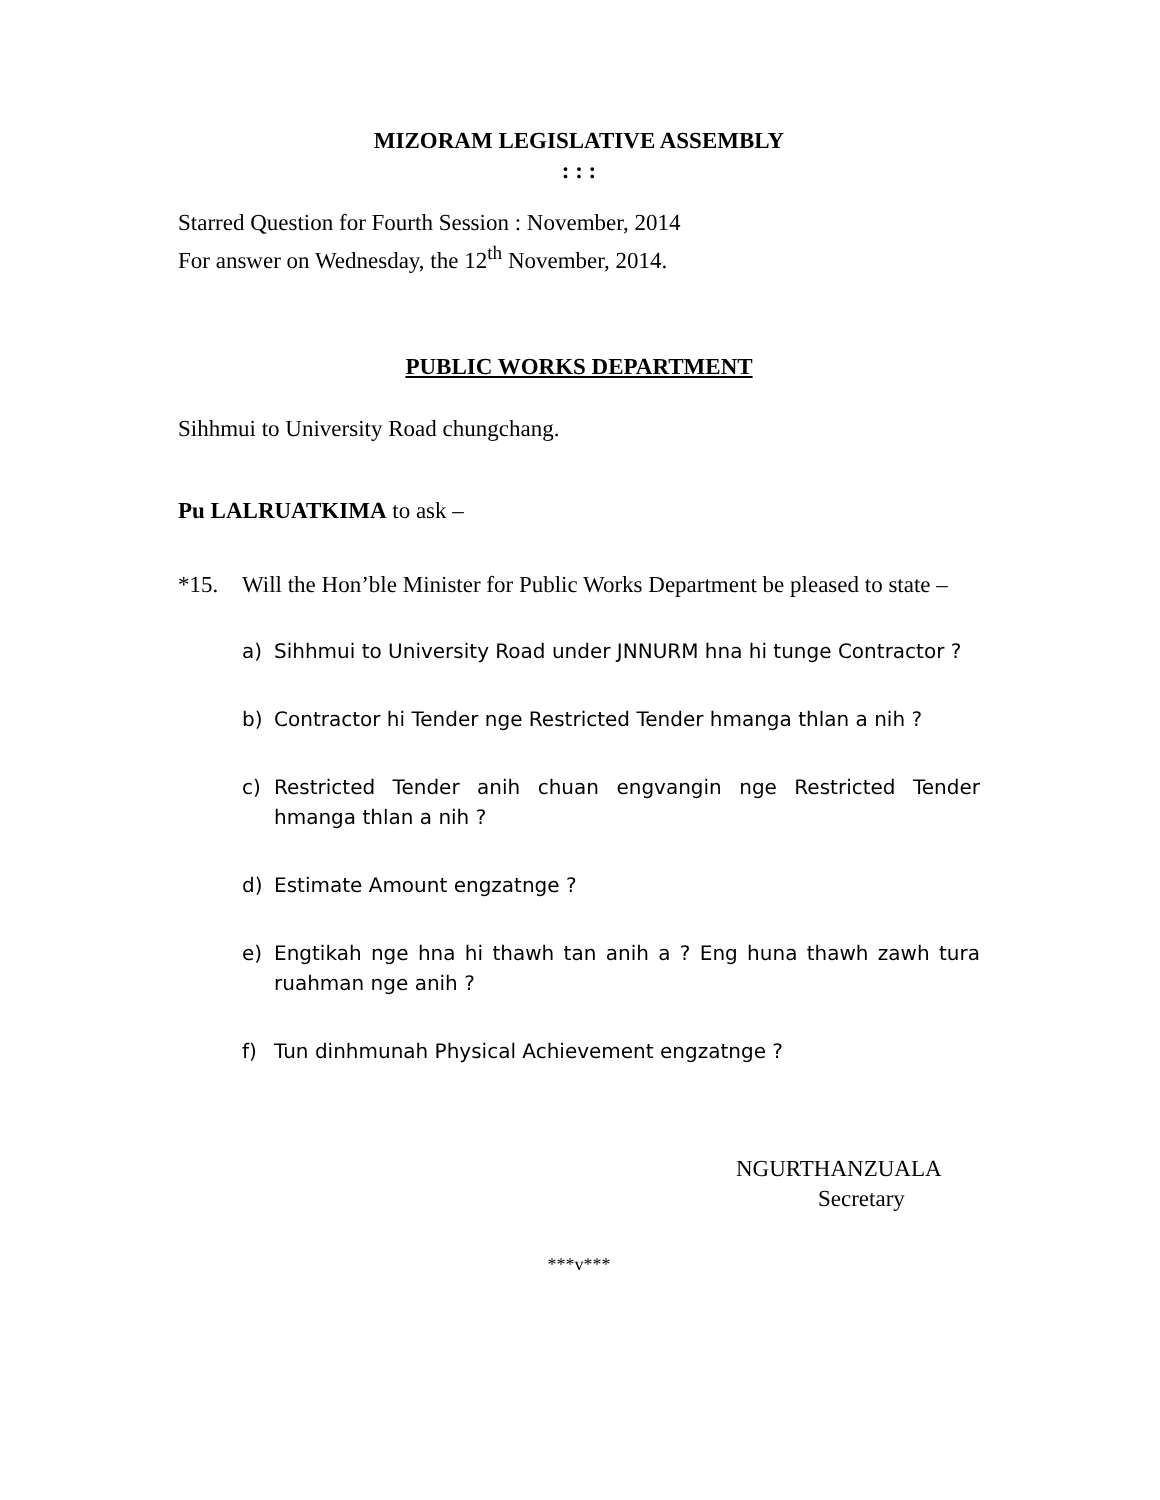MIZORAM LEGISLATIVE ASSEMBLY
: : :
Starred Question for Fourth Session : November, 2014
For answer on Wednesday, the 12<sup>th</sup> November, 2014.
PUBLIC WORKS DEPARTMENT
Sihhmui to University Road chungchang.
Pu LALRUATKIMA to ask –
*15. Will the Hon’ble Minister for Public Works Department be pleased to state –
a) Sihhmui to University Road under JNNURM hna hi tunge Contractor ?
b) Contractor hi Tender nge Restricted Tender hmanga thlan a nih ?
c) Restricted Tender anih chuan engvangin nge Restricted Tender hmanga thlan a nih ?
d) Estimate Amount engzatnge ?
e) Engtikah nge hna hi thawh tan anih a ? Eng huna thawh zawh tura ruahman nge anih ?
f) Tun dinhmunah Physical Achievement engzatnge ?
NGURTHANZUALA
Secretary
***v***